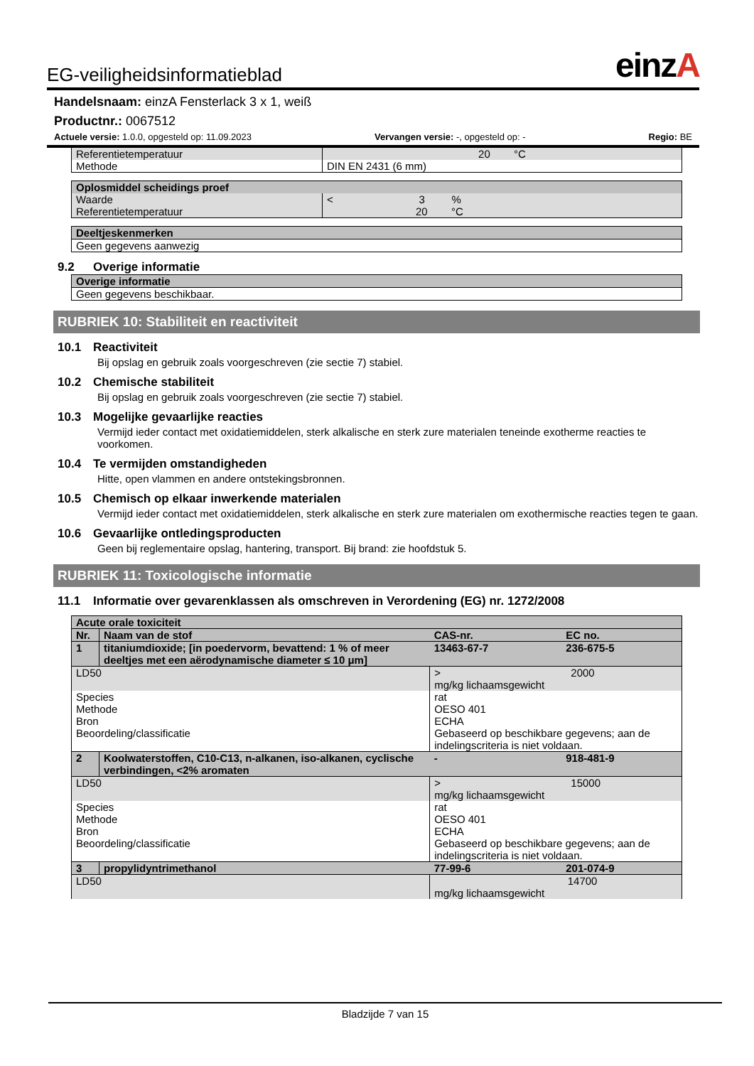EG-veiligheidsinformatieblad einzA
Handelsnaam: einzA Fensterlack 3 x 1, weiß
Productnr.: 0067512
Actuele versie: 1.0.0, opgesteld op: 11.09.2023 Vervangen versie: -, opgesteld op: - Regio: BE
| Referentietemperatuur | 20 °C |
| Methode | DIN EN 2431 (6 mm) |
| Oplosmiddel scheidings proef | |
| Waarde Referentietemperatuur | < 3 % 20 °C |
| Deeltjeskenmerken |
| Geen gegevens aanwezig |
9.2 Overige informatie
| Overige informatie |
| Geen gegevens beschikbaar. |
RUBRIEK 10: Stabiliteit en reactiviteit
10.1 Reactiviteit
Bij opslag en gebruik zoals voorgeschreven (zie sectie 7) stabiel.
10.2 Chemische stabiliteit
Bij opslag en gebruik zoals voorgeschreven (zie sectie 7) stabiel.
10.3 Mogelijke gevaarlijke reacties
Vermijd ieder contact met oxidatiemiddelen, sterk alkalische en sterk zure materialen teneinde exotherme reacties te voorkomen.
10.4 Te vermijden omstandigheden
Hitte, open vlammen en andere ontstekingsbronnen.
10.5 Chemisch op elkaar inwerkende materialen
Vermijd ieder contact met oxidatiemiddelen, sterk alkalische en sterk zure materialen om exothermische reacties tegen te gaan.
10.6 Gevaarlijke ontledingsproducten
Geen bij reglementaire opslag, hantering, transport. Bij brand: zie hoofdstuk 5.
RUBRIEK 11: Toxicologische informatie
11.1 Informatie over gevarenklassen als omschreven in Verordening (EG) nr. 1272/2008
| Acute orale toxiciteit | | | | |
| Nr. | Naam van de stof | | CAS-nr. | EC no. |
| 1 | titaniumdioxide; [in poedervorm, bevattend: 1 % of meer deeltjes met een aërodynamische diameter ≤ 10 μm] | | 13463-67-7 | 236-675-5 |
| LD50 | | > 2000 mg/kg lichaamsgewicht | | |
| Species Methode Bron Beoordeling/classificatie | | rat OESO 401 ECHA Gebaseerd op beschikbare gegevens; aan de indelingscriteria is niet voldaan. | | |
| 2 | Koolwaterstoffen, C10-C13, n-alkanen, iso-alkanen, cyclische verbindingen, <2% aromaten | | - | 918-481-9 |
| LD50 | | > 15000 mg/kg lichaamsgewicht | | |
| Species Methode Bron Beoordeling/classificatie | | rat OESO 401 ECHA Gebaseerd op beschikbare gegevens; aan de indelingscriteria is niet voldaan. | | |
| 3 | propylidyntrimethanol | | 77-99-6 | 201-074-9 |
| LD50 | | 14700 mg/kg lichaamsgewicht | | |
Bladzijde 7 van 15